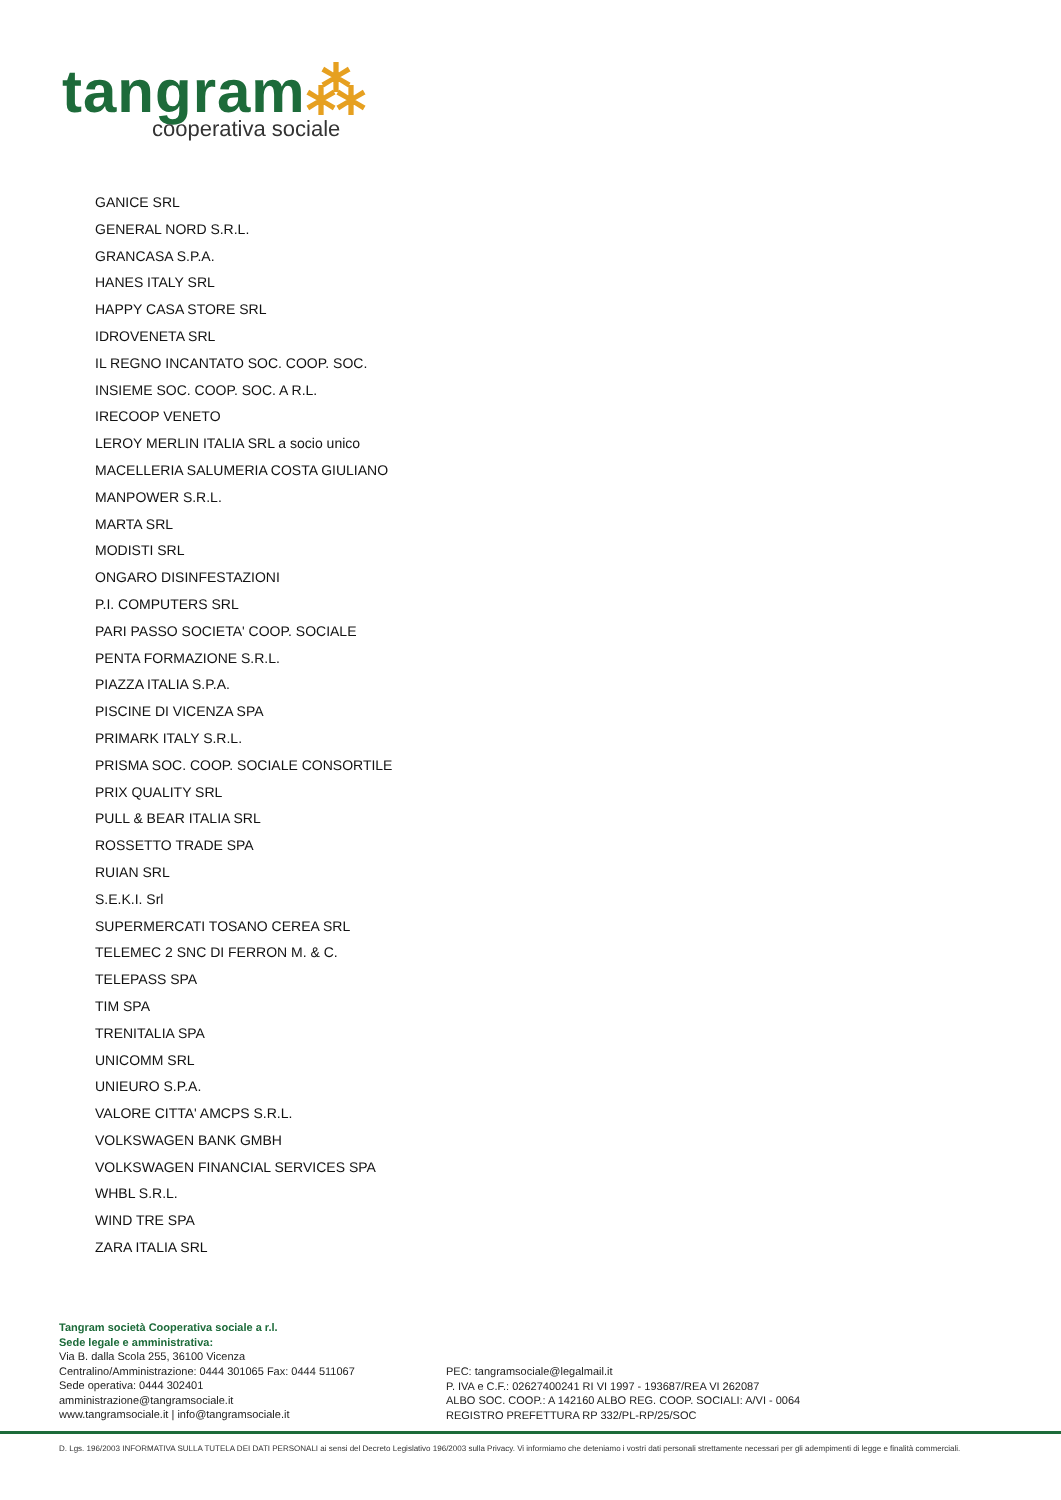tangram⁂
cooperativa sociale
GANICE SRL
GENERAL NORD S.R.L.
GRANCASA S.P.A.
HANES ITALY SRL
HAPPY CASA STORE SRL
IDROVENETA SRL
IL REGNO INCANTATO SOC. COOP. SOC.
INSIEME SOC. COOP. SOC. A R.L.
IRECOOP VENETO
LEROY MERLIN ITALIA SRL a socio unico
MACELLERIA SALUMERIA COSTA GIULIANO
MANPOWER S.R.L.
MARTA SRL
MODISTI SRL
ONGARO DISINFESTAZIONI
P.I. COMPUTERS SRL
PARI PASSO SOCIETA' COOP. SOCIALE
PENTA FORMAZIONE S.R.L.
PIAZZA ITALIA S.P.A.
PISCINE DI VICENZA SPA
PRIMARK ITALY S.R.L.
PRISMA SOC. COOP. SOCIALE CONSORTILE
PRIX QUALITY SRL
PULL & BEAR ITALIA SRL
ROSSETTO TRADE SPA
RUIAN SRL
S.E.K.I. Srl
SUPERMERCATI TOSANO CEREA SRL
TELEMEC 2 SNC DI FERRON M. & C.
TELEPASS SPA
TIM SPA
TRENITALIA SPA
UNICOMM SRL
UNIEURO S.P.A.
VALORE CITTA' AMCPS S.R.L.
VOLKSWAGEN BANK GMBH
VOLKSWAGEN FINANCIAL SERVICES SPA
WHBL S.R.L.
WIND TRE SPA
ZARA ITALIA SRL
Tangram società Cooperativa sociale a r.l.
Sede legale e amministrativa:
Via B. dalla Scola 255, 36100 Vicenza
Centralino/Amministrazione: 0444 301065 Fax: 0444 511067
Sede operativa: 0444 302401
amministrazione@tangramsociale.it
www.tangramsociale.it | info@tangramsociale.it
PEC: tangramsociale@legalmail.it
P. IVA e C.F.: 02627400241 RI VI 1997 - 193687/REA VI 262087
ALBO SOC. COOP.: A 142160 ALBO REG. COOP. SOCIALI: A/VI - 0064
REGISTRO PREFETTURA RP 332/PL-RP/25/SOC
D. Lgs. 196/2003 INFORMATIVA SULLA TUTELA DEI DATI PERSONALI ai sensi del Decreto Legislativo 196/2003 sulla Privacy. Vi informiamo che deteniamo i vostri dati personali strettamente necessari per gli adempimenti di legge e finalità commerciali.